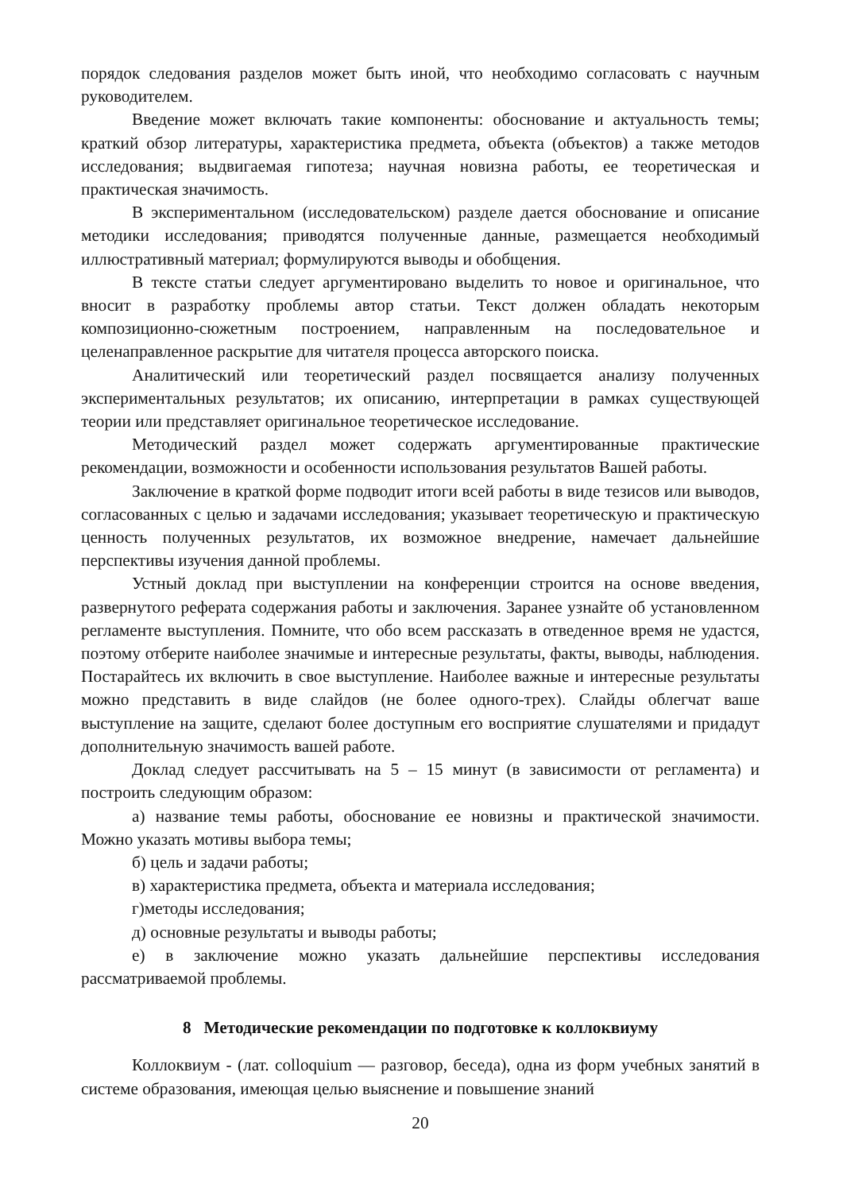порядок следования разделов может быть иной, что необходимо согласовать с научным руководителем.
Введение может включать такие компоненты: обоснование и актуальность темы; краткий обзор литературы, характеристика предмета, объекта (объектов) а также методов исследования; выдвигаемая гипотеза; научная новизна работы, ее теоретическая и практическая значимость.
В экспериментальном (исследовательском) разделе дается обоснование и описание методики исследования; приводятся полученные данные, размещается необходимый иллюстративный материал; формулируются выводы и обобщения.
В тексте статьи следует аргументировано выделить то новое и оригинальное, что вносит в разработку проблемы автор статьи. Текст должен обладать некоторым композиционно-сюжетным построением, направленным на последовательное и целенаправленное раскрытие для читателя процесса авторского поиска.
Аналитический или теоретический раздел посвящается анализу полученных экспериментальных результатов; их описанию, интерпретации в рамках существующей теории или представляет оригинальное теоретическое исследование.
Методический раздел может содержать аргументированные практические рекомендации, возможности и особенности использования результатов Вашей работы.
Заключение в краткой форме подводит итоги всей работы в виде тезисов или выводов, согласованных с целью и задачами исследования; указывает теоретическую и практическую ценность полученных результатов, их возможное внедрение, намечает дальнейшие перспективы изучения данной проблемы.
Устный доклад при выступлении на конференции строится на основе введения, развернутого реферата содержания работы и заключения. Заранее узнайте об установленном регламенте выступления. Помните, что обо всем рассказать в отведенное время не удастся, поэтому отберите наиболее значимые и интересные результаты, факты, выводы, наблюдения. Постарайтесь их включить в свое выступление. Наиболее важные и интересные результаты можно представить в виде слайдов (не более одного-трех). Слайды облегчат ваше выступление на защите, сделают более доступным его восприятие слушателями и придадут дополнительную значимость вашей работе.
Доклад следует рассчитывать на 5 – 15 минут (в зависимости от регламента) и построить следующим образом:
а) название темы работы, обоснование ее новизны и практической значимости. Можно указать мотивы выбора темы;
б) цель и задачи работы;
в) характеристика предмета, объекта и материала исследования;
г)методы исследования;
д) основные результаты и выводы работы;
е) в заключение можно указать дальнейшие перспективы исследования рассматриваемой проблемы.
8 Методические рекомендации по подготовке к коллоквиуму
Коллоквиум - (лат. colloquium — разговор, беседа), одна из форм учебных занятий в системе образования, имеющая целью выяснение и повышение знаний
20